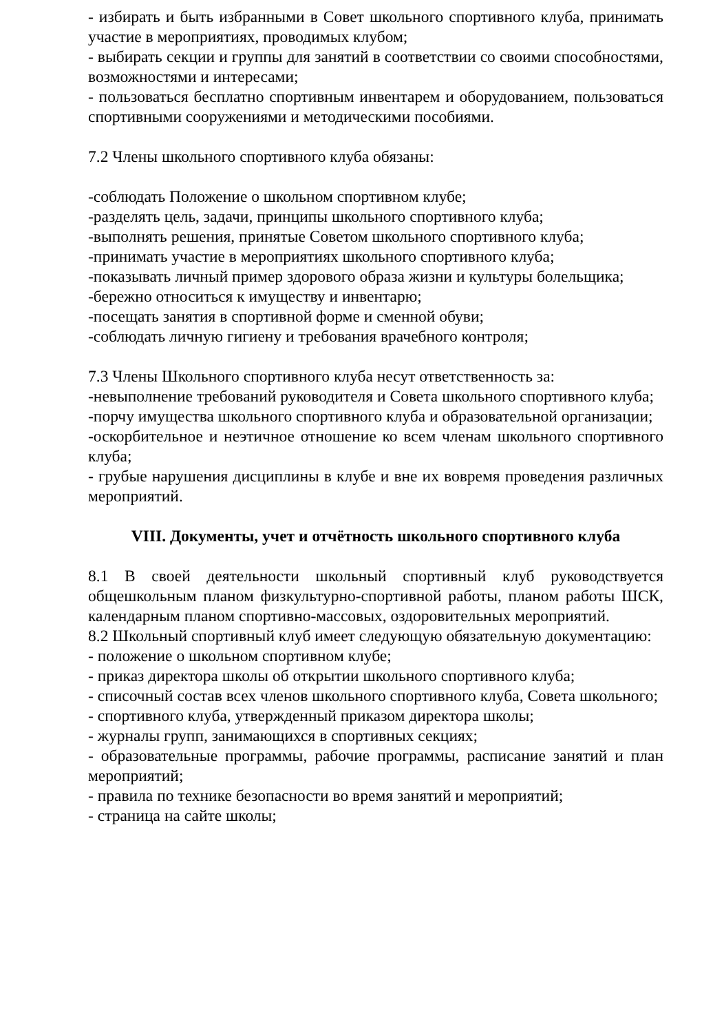- избирать и быть избранными в Совет школьного спортивного клуба, принимать участие в мероприятиях, проводимых клубом;
- выбирать секции и группы для занятий в соответствии со своими способностями, возможностями и интересами;
- пользоваться бесплатно спортивным инвентарем и оборудованием, пользоваться спортивными сооружениями и методическими пособиями.
7.2 Члены школьного спортивного клуба обязаны:
-соблюдать Положение о школьном спортивном клубе;
-разделять цель, задачи, принципы школьного спортивного клуба;
-выполнять решения, принятые Советом школьного спортивного клуба;
-принимать участие в мероприятиях школьного спортивного клуба;
-показывать личный пример здорового образа жизни и культуры болельщика;
-бережно относиться к имуществу и инвентарю;
-посещать занятия в спортивной форме и сменной обуви;
-соблюдать личную гигиену и требования врачебного контроля;
7.3 Члены Школьного спортивного клуба несут ответственность за:
-невыполнение требований руководителя и Совета школьного спортивного клуба;
-порчу имущества школьного спортивного клуба и образовательной организации;
-оскорбительное и неэтичное отношение ко всем членам школьного спортивного клуба;
- грубые нарушения дисциплины в клубе и вне их вовремя проведения различных мероприятий.
VIII. Документы, учет и отчётность школьного спортивного клуба
8.1 В своей деятельности школьный спортивный клуб руководствуется общешкольным планом физкультурно-спортивной работы, планом работы ШСК, календарным планом спортивно-массовых, оздоровительных мероприятий.
8.2 Школьный спортивный клуб имеет следующую обязательную документацию:
- положение о школьном спортивном клубе;
- приказ директора школы об открытии школьного спортивного клуба;
- списочный состав всех членов школьного спортивного клуба, Совета школьного;
- спортивного клуба, утвержденный приказом директора школы;
- журналы групп, занимающихся в спортивных секциях;
- образовательные программы, рабочие программы, расписание занятий и план мероприятий;
- правила по технике безопасности во время занятий и мероприятий;
- страница на сайте школы;